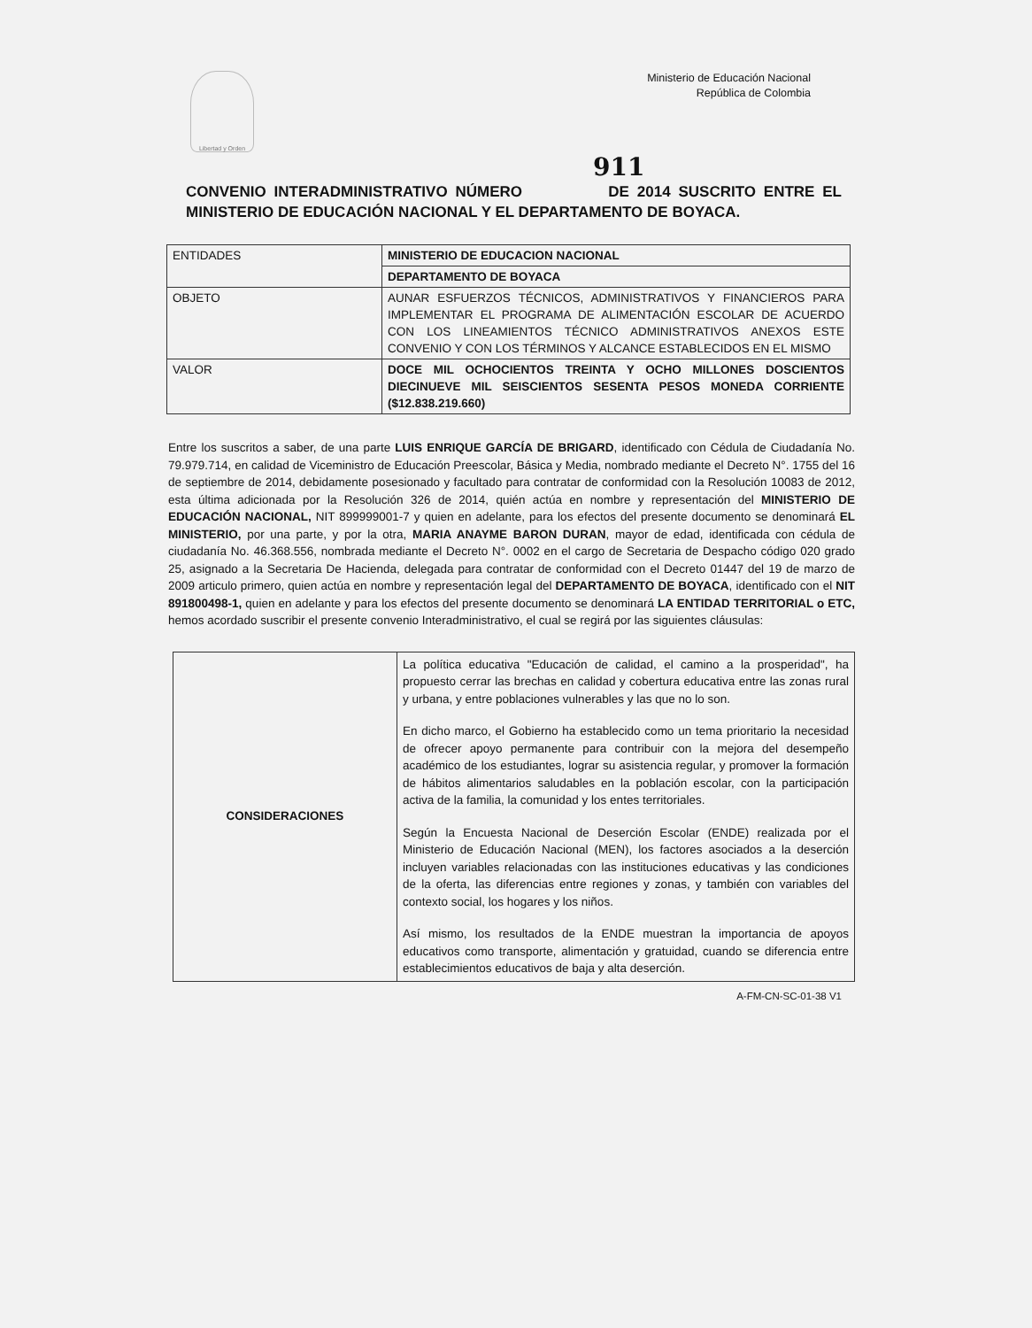Libertad y Orden
Ministerio de Educación Nacional
República de Colombia
911
CONVENIO INTERADMINISTRATIVO NÚMERO DE 2014 SUSCRITO ENTRE EL MINISTERIO DE EDUCACIÓN NACIONAL Y EL DEPARTAMENTO DE BOYACA.
| ENTIDADES | MINISTERIO DE EDUCACION NACIONAL |
| | DEPARTAMENTO DE BOYACA |
| OBJETO | AUNAR ESFUERZOS TÉCNICOS, ADMINISTRATIVOS Y FINANCIEROS PARA IMPLEMENTAR EL PROGRAMA DE ALIMENTACIÓN ESCOLAR DE ACUERDO CON LOS LINEAMIENTOS TÉCNICO ADMINISTRATIVOS ANEXOS ESTE CONVENIO Y CON LOS TÉRMINOS Y ALCANCE ESTABLECIDOS EN EL MISMO |
| VALOR | DOCE MIL OCHOCIENTOS TREINTA Y OCHO MILLONES DOSCIENTOS DIECINUEVE MIL SEISCIENTOS SESENTA PESOS MONEDA CORRIENTE ($12.838.219.660) |
Entre los suscritos a saber, de una parte LUIS ENRIQUE GARCÍA DE BRIGARD, identificado con Cédula de Ciudadanía No. 79.979.714, en calidad de Viceministro de Educación Preescolar, Básica y Media, nombrado mediante el Decreto N°. 1755 del 16 de septiembre de 2014, debidamente posesionado y facultado para contratar de conformidad con la Resolución 10083 de 2012, esta última adicionada por la Resolución 326 de 2014, quién actúa en nombre y representación del MINISTERIO DE EDUCACIÓN NACIONAL, NIT 899999001-7 y quien en adelante, para los efectos del presente documento se denominará EL MINISTERIO, por una parte, y por la otra, MARIA ANAYME BARON DURAN, mayor de edad, identificada con cédula de ciudadanía No. 46.368.556, nombrada mediante el Decreto N°. 0002 en el cargo de Secretaria de Despacho código 020 grado 25, asignado a la Secretaria De Hacienda, delegada para contratar de conformidad con el Decreto 01447 del 19 de marzo de 2009 articulo primero, quien actúa en nombre y representación legal del DEPARTAMENTO DE BOYACA, identificado con el NIT 891800498-1, quien en adelante y para los efectos del presente documento se denominará LA ENTIDAD TERRITORIAL o ETC, hemos acordado suscribir el presente convenio Interadministrativo, el cual se regirá por las siguientes cláusulas:
| CONSIDERACIONES | La política educativa "Educación de calidad, el camino a la prosperidad", ha propuesto cerrar las brechas en calidad y cobertura educativa entre las zonas rural y urbana, y entre poblaciones vulnerables y las que no lo son. En dicho marco, el Gobierno ha establecido como un tema prioritario la necesidad de ofrecer apoyo permanente para contribuir con la mejora del desempeño académico de los estudiantes, lograr su asistencia regular, y promover la formación de hábitos alimentarios saludables en la población escolar, con la participación activa de la familia, la comunidad y los entes territoriales. Según la Encuesta Nacional de Deserción Escolar (ENDE) realizada por el Ministerio de Educación Nacional (MEN), los factores asociados a la deserción incluyen variables relacionadas con las instituciones educativas y las condiciones de la oferta, las diferencias entre regiones y zonas, y también con variables del contexto social, los hogares y los niños. Así mismo, los resultados de la ENDE muestran la importancia de apoyos educativos como transporte, alimentación y gratuidad, cuando se diferencia entre establecimientos educativos de baja y alta deserción. |
A-FM-CN-SC-01-38 V1